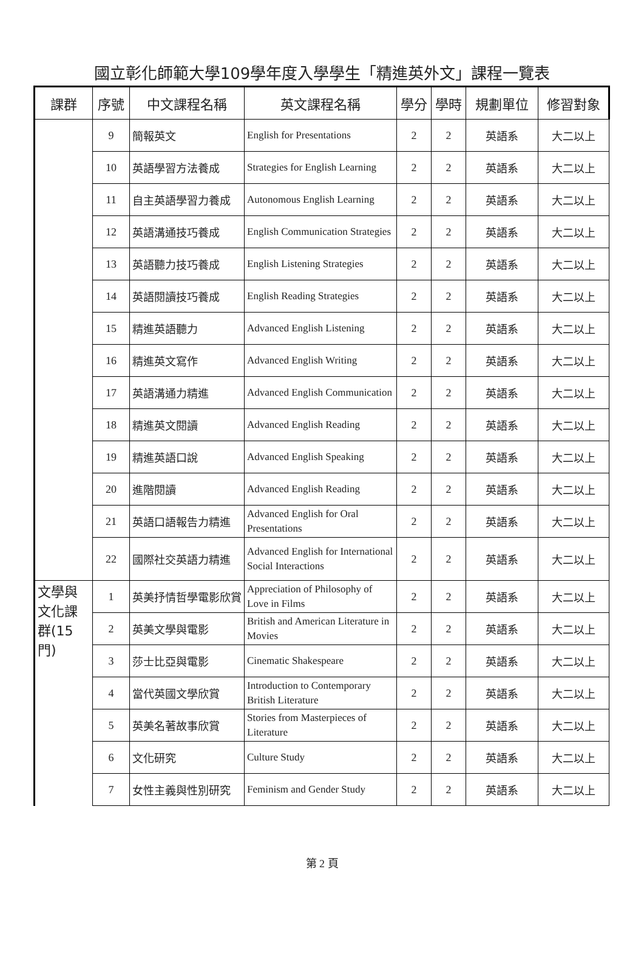國立彰化師範大學109學年度入學學生「精進英外文」課程一覽表
| 課群 | 序號 | 中文課程名稱 | 英文課程名稱 | 學分 | 學時 | 規劃單位 | 修習對象 |
| --- | --- | --- | --- | --- | --- | --- | --- |
| | 9 | 簡報英文 | English for Presentations | 2 | 2 | 英語系 | 大二以上 |
| | 10 | 英語學習方法養成 | Strategies for English Learning | 2 | 2 | 英語系 | 大二以上 |
| | 11 | 自主英語學習力養成 | Autonomous English Learning | 2 | 2 | 英語系 | 大二以上 |
| | 12 | 英語溝通技巧養成 | English Communication Strategies | 2 | 2 | 英語系 | 大二以上 |
| | 13 | 英語聽力技巧養成 | English Listening Strategies | 2 | 2 | 英語系 | 大二以上 |
| | 14 | 英語閱讀技巧養成 | English Reading Strategies | 2 | 2 | 英語系 | 大二以上 |
| | 15 | 精進英語聽力 | Advanced English Listening | 2 | 2 | 英語系 | 大二以上 |
| | 16 | 精進英文寫作 | Advanced English Writing | 2 | 2 | 英語系 | 大二以上 |
| | 17 | 英語溝通力精進 | Advanced English Communication | 2 | 2 | 英語系 | 大二以上 |
| | 18 | 精進英文閱讀 | Advanced English Reading | 2 | 2 | 英語系 | 大二以上 |
| | 19 | 精進英語口說 | Advanced English Speaking | 2 | 2 | 英語系 | 大二以上 |
| | 20 | 進階閱讀 | Advanced English Reading | 2 | 2 | 英語系 | 大二以上 |
| | 21 | 英語口語報告力精進 | Advanced English for Oral Presentations | 2 | 2 | 英語系 | 大二以上 |
| | 22 | 國際社交英語力精進 | Advanced English for International Social Interactions | 2 | 2 | 英語系 | 大二以上 |
| 文學與文化課群(15門) | 1 | 英美抒情哲學電影欣賞 | Appreciation of Philosophy of Love in Films | 2 | 2 | 英語系 | 大二以上 |
| | 2 | 英美文學與電影 | British and American Literature in Movies | 2 | 2 | 英語系 | 大二以上 |
| | 3 | 莎士比亞與電影 | Cinematic Shakespeare | 2 | 2 | 英語系 | 大二以上 |
| | 4 | 當代英國文學欣賞 | Introduction to Contemporary British Literature | 2 | 2 | 英語系 | 大二以上 |
| | 5 | 英美名著故事欣賞 | Stories from Masterpieces of Literature | 2 | 2 | 英語系 | 大二以上 |
| | 6 | 文化研究 | Culture Study | 2 | 2 | 英語系 | 大二以上 |
| | 7 | 女性主義與性別研究 | Feminism and Gender Study | 2 | 2 | 英語系 | 大二以上 |
第 2 頁